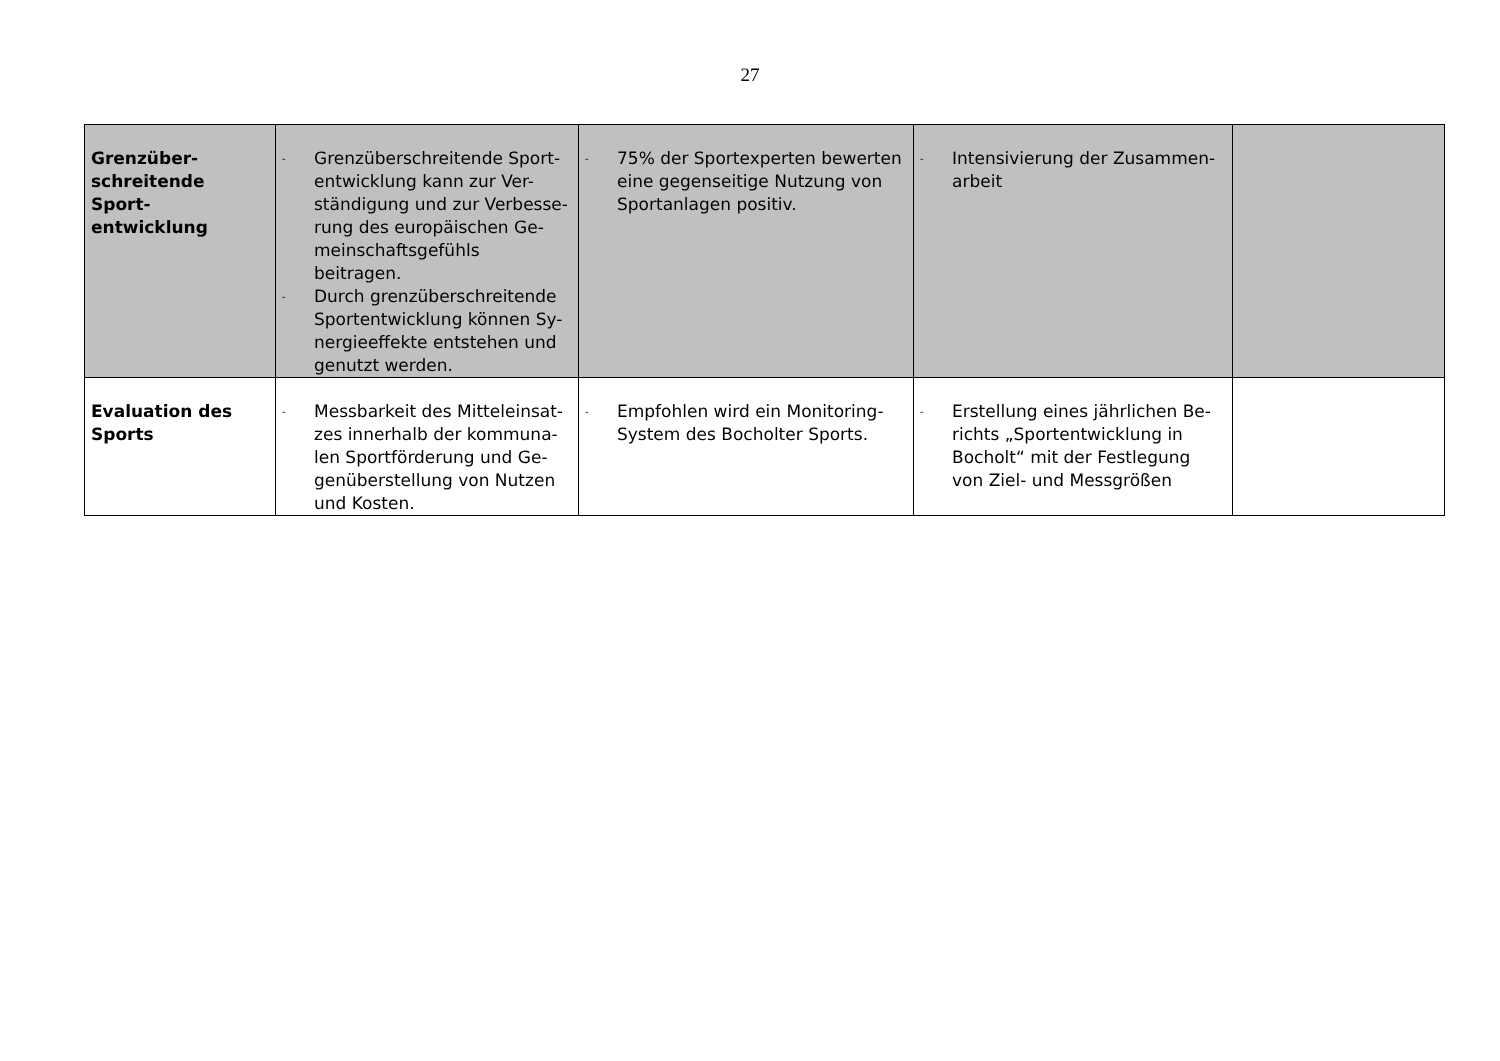27
| Grenzüber- schreitende Sport- entwicklung | - Grenzüberschreitende Sport-entwicklung kann zur Ver-ständigung und zur Verbesse-rung des europäischen Ge-meinschaftsgefühls beitragen. - Durch grenzüberschreitende Sportentwicklung können Sy-nergieeffekte entstehen und genutzt werden. | - 75% der Sportexperten bewerten eine gegenseitige Nutzung von Sportanlagen positiv. | - Intensivierung der Zusammen-arbeit | |
| Evaluation des Sports | - Messbarkeit des Mitteleinsat-zes innerhalb der kommuna-len Sportförderung und Ge-genüberstellung von Nutzen und Kosten. | - Empfohlen wird ein Monitoring-System des Bocholter Sports. | - Erstellung eines jährlichen Be-richts „Sportentwicklung in Bocholt“ mit der Festlegung von Ziel- und Messgrößen | |